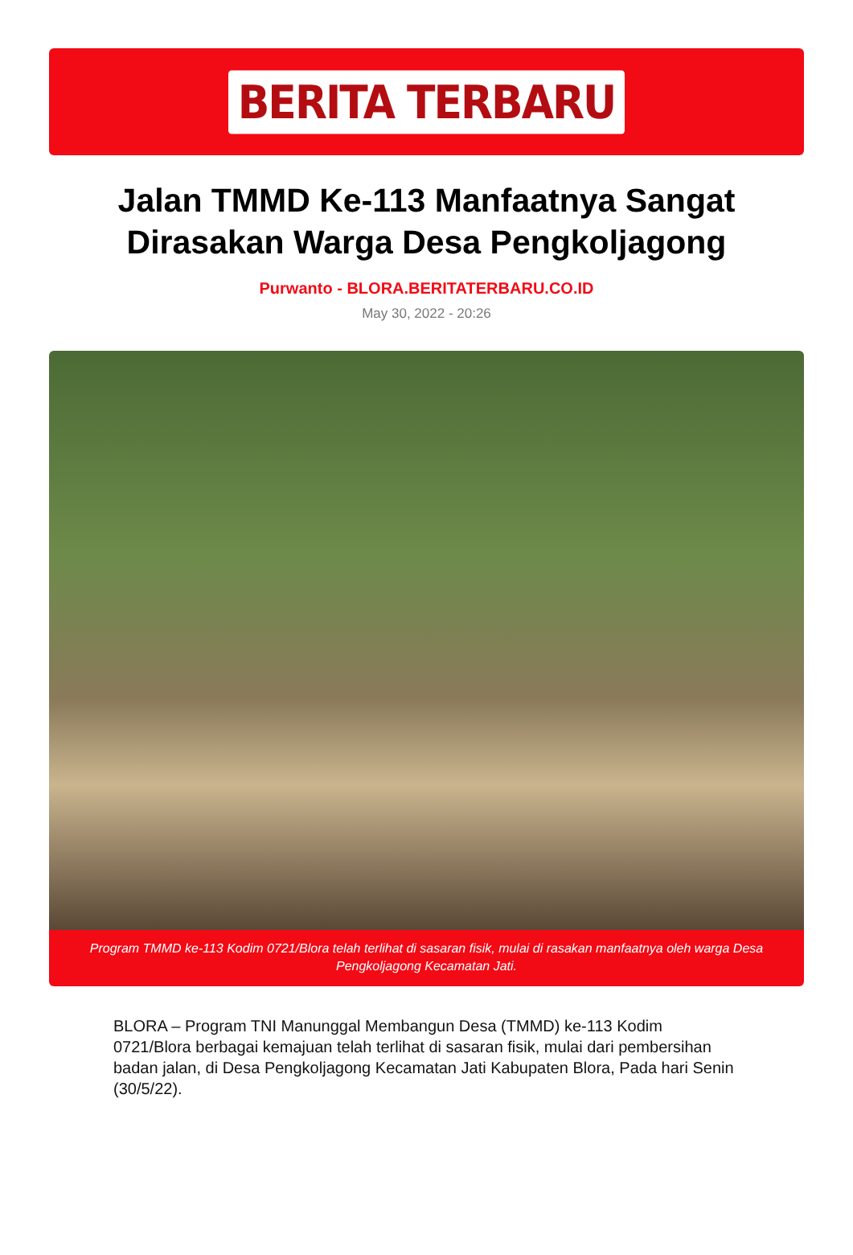BERITA TERBARU
Jalan TMMD Ke-113 Manfaatnya Sangat Dirasakan Warga Desa Pengkoljagong
Purwanto - BLORA.BERITATERBARU.CO.ID
May 30, 2022 - 20:26
Program TMMD ke-113 Kodim 0721/Blora telah terlihat di sasaran fisik, mulai di rasakan manfaatnya oleh warga Desa Pengkoljagong Kecamatan Jati.
BLORA – Program TNI Manunggal Membangun Desa (TMMD) ke-113 Kodim 0721/Blora berbagai kemajuan telah terlihat di sasaran fisik, mulai dari pembersihan badan jalan, di Desa Pengkoljagong Kecamatan Jati Kabupaten Blora, Pada hari Senin (30/5/22).